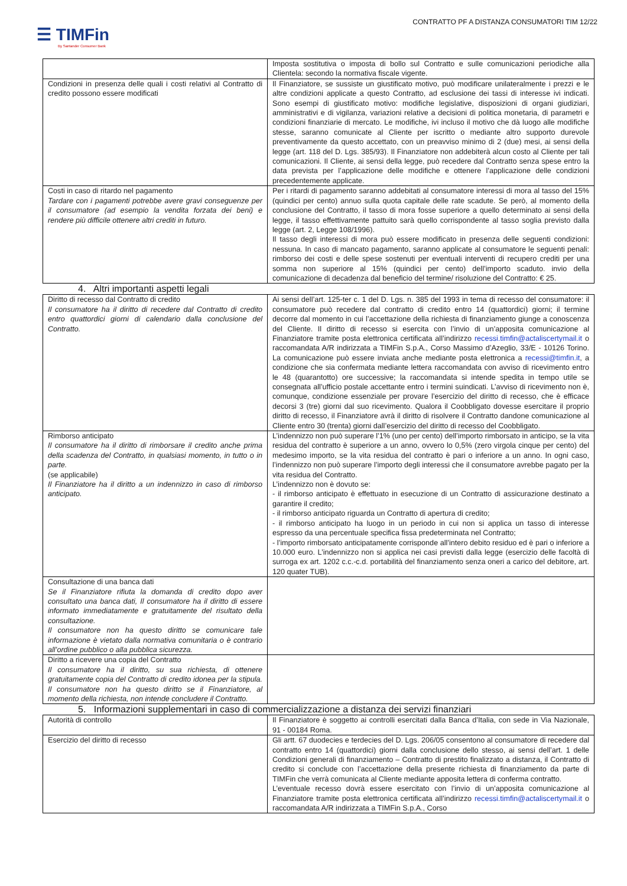CONTRATTO PF A DISTANZA CONSUMATORI TIM 12/22
☰ TIMFin
By Santander Consumer Bank
| | Imposta sostitutiva o imposta di bollo sul Contratto e sulle comunicazioni periodiche alla Clientela: secondo la normativa fiscale vigente. |
| Condizioni in presenza delle quali i costi relativi al Contratto di credito possono essere modificati | Il Finanziatore, se sussiste un giustificato motivo, può modificare unilateralmente i prezzi e le altre condizioni applicate a questo Contratto, ad esclusione dei tassi di interesse ivi indicati. Sono esempi di giustificato motivo: modifiche legislative, disposizioni di organi giudiziari, amministrativi e di vigilanza, variazioni relative a decisioni di politica monetaria, di parametri e condizioni finanziarie di mercato. Le modifiche, ivi incluso il motivo che dà luogo alle modifiche stesse, saranno comunicate al Cliente per iscritto o mediante altro supporto durevole preventivamente da questo accettato, con un preavviso minimo di 2 (due) mesi, ai sensi della legge (art. 118 del D. Lgs. 385/93). Il Finanziatore non addebiterà alcun costo al Cliente per tali comunicazioni. Il Cliente, ai sensi della legge, può recedere dal Contratto senza spese entro la data prevista per l’applicazione delle modifiche e ottenere l’applicazione delle condizioni precedentemente applicate. |
| Costi in caso di ritardo nel pagamento Tardare con i pagamenti potrebbe avere gravi conseguenze per il consumatore (ad esempio la vendita forzata dei beni) e rendere più difficile ottenere altri crediti in futuro. | Per i ritardi di pagamento saranno addebitati al consumatore interessi di mora al tasso del 15% (quindici per cento) annuo sulla quota capitale delle rate scadute. Se però, al momento della conclusione del Contratto, il tasso di mora fosse superiore a quello determinato ai sensi della legge, il tasso effettivamente pattuito sarà quello corrispondente al tasso soglia previsto dalla legge (art. 2, Legge 108/1996). Il tasso degli interessi di mora può essere modificato in presenza delle seguenti condizioni: nessuna. In caso di mancato pagamento, saranno applicate al consumatore le seguenti penali: rimborso dei costi e delle spese sostenuti per eventuali interventi di recupero crediti per una somma non superiore al 15% (quindici per cento) dell’importo scaduto. invio della comunicazione di decadenza dal beneficio del termine/ risoluzione del Contratto: € 25. |
4. Altri importanti aspetti legali
| Diritto di recesso dal Contratto di credito Il consumatore ha il diritto di recedere dal Contratto di credito entro quattordici giorni di calendario dalla conclusione del Contratto. | Ai sensi dell’art. 125-ter c. 1 del D. Lgs. n. 385 del 1993 in tema di recesso del consumatore: il consumatore può recedere dal contratto di credito entro 14 (quattordici) giorni; il termine decorre dal momento in cui l’accettazione della richiesta di finanziamento giunge a conoscenza del Cliente. Il diritto di recesso si esercita con l’invio di un’apposita comunicazione al Finanziatore tramite posta elettronica certificata all’indirizzo recessi.timfin@actaliscertymail.it o raccomandata A/R indirizzata a TIMFin S.p.A., Corso Massimo d’Azeglio, 33/E - 10126 Torino. La comunicazione può essere inviata anche mediante posta elettronica a recessi@timfin.it , a condizione che sia confermata mediante lettera raccomandata con avviso di ricevimento entro le 48 (quarantotto) ore successive; la raccomandata si intende spedita in tempo utile se consegnata all’ufficio postale accettante entro i termini suindicati. L’avviso di ricevimento non è, comunque, condizione essenziale per provare l’esercizio del diritto di recesso, che è efficace decorsi 3 (tre) giorni dal suo ricevimento. Qualora il Coobbligato dovesse esercitare il proprio diritto di recesso, il Finanziatore avrà il diritto di risolvere il Contratto dandone comunicazione al Cliente entro 30 (trenta) giorni dall’esercizio del diritto di recesso del Coobbligato. |
| Rimborso anticipato Il consumatore ha il diritto di rimborsare il credito anche prima della scadenza del Contratto, in qualsiasi momento, in tutto o in parte. (se applicabile) Il Finanziatore ha il diritto a un indennizzo in caso di rimborso anticipato. | L’indennizzo non può superare l’1% (uno per cento) dell’importo rimborsato in anticipo, se la vita residua del contratto è superiore a un anno, ovvero lo 0,5% (zero virgola cinque per cento) del medesimo importo, se la vita residua del contratto è pari o inferiore a un anno. In ogni caso, l’indennizzo non può superare l’importo degli interessi che il consumatore avrebbe pagato per la vita residua del Contratto. L’indennizzo non è dovuto se: - il rimborso anticipato è effettuato in esecuzione di un Contratto di assicurazione destinato a garantire il credito; - il rimborso anticipato riguarda un Contratto di apertura di credito; - il rimborso anticipato ha luogo in un periodo in cui non si applica un tasso di interesse espresso da una percentuale specifica fissa predeterminata nel Contratto; - l’importo rimborsato anticipatamente corrisponde all’intero debito residuo ed è pari o inferiore a 10.000 euro. L’indennizzo non si applica nei casi previsti dalla legge (esercizio delle facoltà di surroga ex art. 1202 c.c.-c.d. portabilità del finanziamento senza oneri a carico del debitore, art. 120 quater TUB). |
| Consultazione di una banca dati Se il Finanziatore rifiuta la domanda di credito dopo aver consultato una banca dati, Il consumatore ha il diritto di essere informato immediatamente e gratuitamente del risultato della consultazione. Il consumatore non ha questo diritto se comunicare tale informazione è vietato dalla normativa comunitaria o è contrario all’ordine pubblico o alla pubblica sicurezza. | |
| Diritto a ricevere una copia del Contratto Il consumatore ha il diritto, su sua richiesta, di ottenere gratuitamente copia del Contratto di credito idonea per la stipula. Il consumatore non ha questo diritto se il Finanziatore, al momento della richiesta, non intende concludere il Contratto. | |
5. Informazioni supplementari in caso di commercializzazione a distanza dei servizi finanziari
| Autorità di controllo | Il Finanziatore è soggetto ai controlli esercitati dalla Banca d’Italia, con sede in Via Nazionale, 91 - 00184 Roma. |
| Esercizio del diritto di recesso | Gli artt. 67 duodecies e terdecies del D. Lgs. 206/05 consentono al consumatore di recedere dal contratto entro 14 (quattordici) giorni dalla conclusione dello stesso, ai sensi dell’art. 1 delle Condizioni generali di finanziamento – Contratto di prestito finalizzato a distanza, il Contratto di credito si conclude con l’accettazione della presente richiesta di finanziamento da parte di TIMFin che verrà comunicata al Cliente mediante apposita lettera di conferma contratto. L’eventuale recesso dovrà essere esercitato con l’invio di un’apposita comunicazione al Finanziatore tramite posta elettronica certificata all’indirizzo recessi.timfin@actaliscertymail.it o raccomandata A/R indirizzata a TIMFin S.p.A., Corso |